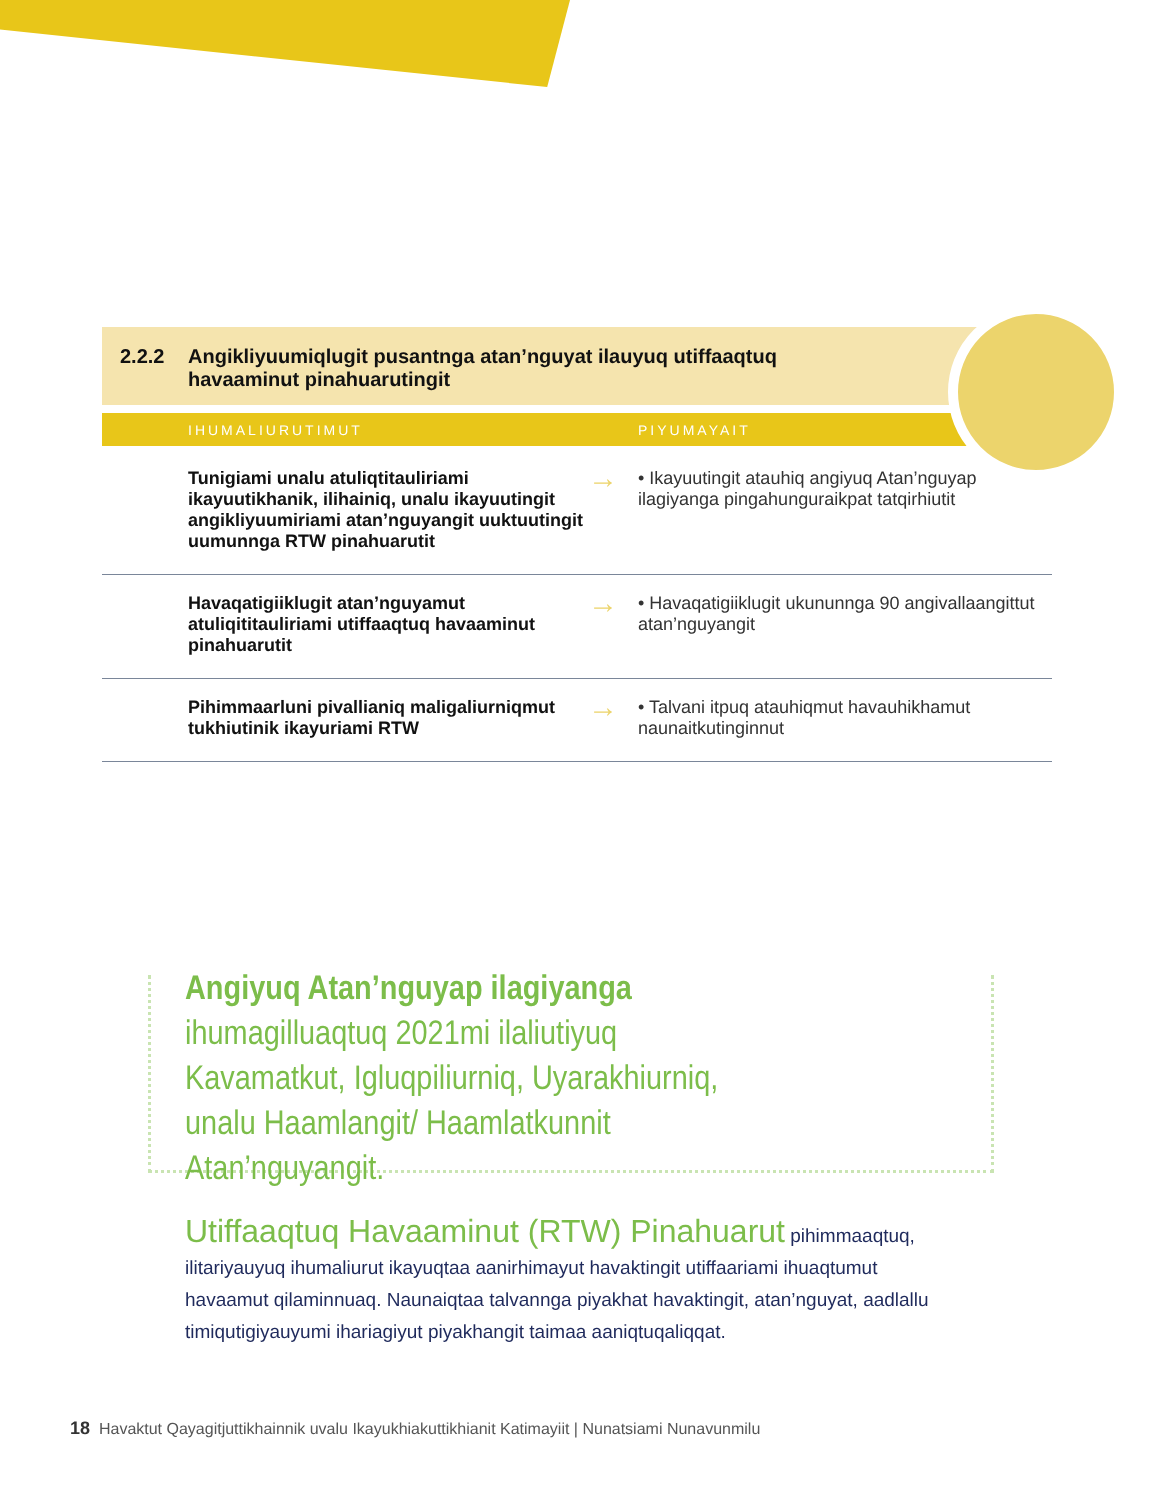2.2.2 Angikliyuumiqlugit pusantnga atan’nguyat ilauyuq utiffaaqtuq
havaaminut pinahuarutingit
IHUMALIURUTIMUT PIYUMAYAIT
| Tunigiami unalu atuliqtitauliriami ikayuutikhanik, ilihainiq, unalu ikayuutingit angikliyuumiriami atan’nguyangit uuktuutingit uumunnga RTW pinahuarutit | → | • Ikayuutingit atauhiq angiyuq Atan’nguyap ilagiyanga pingahunguraikpat tatqirhiutit |
| Havaqatigiiklugit atan’nguyamut atuliqititauliriami utiffaaqtuq havaaminut pinahuarutit | → | • Havaqatigiiklugit ukununnga 90 angivallaangittut atan’nguyangit |
| Pihimmaarluni pivallianiq maligaliurniqmut tukhiutinik ikayuriami RTW | → | • Talvani itpuq atauhiqmut havauhikhamut naunaitkutinginnut |
Angiyuq Atan’nguyap ilagiyanga
ihumagilluaqtuq 2021mi ilaliutiyuq Kavamatkut, Igluqpiliurniq, Uyarakhiurniq, unalu Haamlangit/ Haamlatkunnit Atan’nguyangit.
Utiffaaqtuq Havaaminut (RTW) Pinahuarut pihimmaaqtuq, ilitariyauyuq ihumaliurut ikayuqtaa aanirhimayut havaktingit utiffaariami ihuaqtumut havaamut qilaminnuaq. Naunaiqtaa talvannga piyakhat havaktingit, atan’nguyat, aadlallu timiqutigiyauyumi ihariagiyut piyakhangit taimaa aaniqtuqaliqqat.
18 Havaktut Qayagitjuttikhainnik uvalu Ikayukhiakuttikhianit Katimayiit | Nunatsiami Nunavunmilu